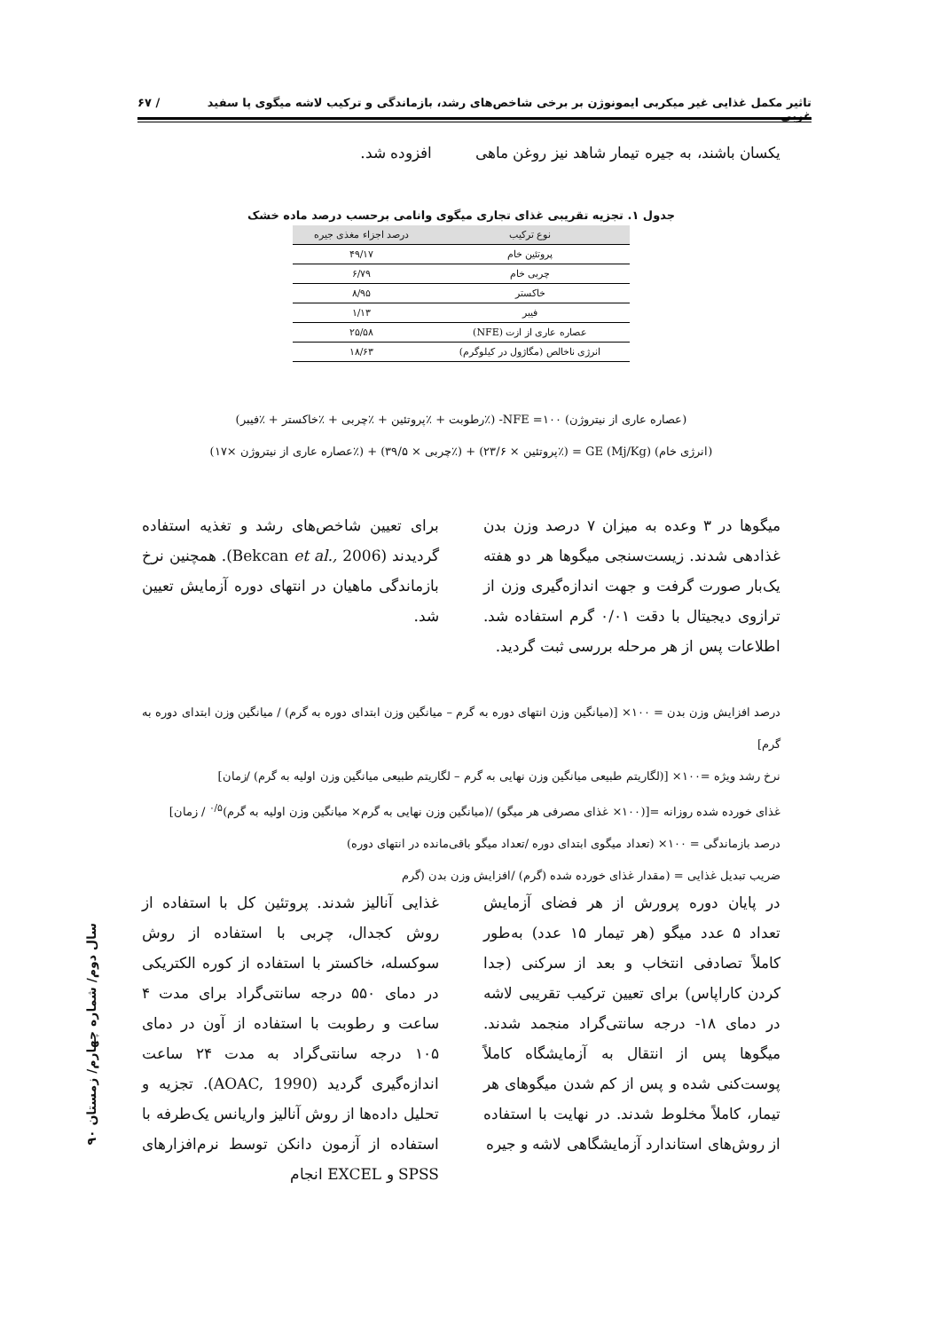تاثیر مکمل غذایی غیر میکربی ایمونوژن بر برخی شاخص‌های رشد، بازماندگی و ترکیب لاشه میگوی پا سفید غربی... / ۶۷
یکسان باشند، به جیره تیمار شاهد نیز روغن ماهی افزوده شد.
جدول ۱. تجزیه تقریبی غذای تجاری میگوی وانامی برحسب درصد ماده خشک
| نوع ترکیب | درصد اجزاء مغذی جیره |
| --- | --- |
| پروتئین خام | ۴۹/۱۷ |
| چربی خام | ۶/۷۹ |
| خاکستر | ۸/۹۵ |
| فیبر | ۱/۱۳ |
| عصاره عاری از ازت (NFE) | ۲۵/۵۸ |
| انرژی ناخالص (مگاژول در کیلوگرم) | ۱۸/۶۳ |
(عصاره عاری از نیتروژن) NFE =۱۰۰- (٪رطوبت + ٪پروتئین + ٪چربی + ٪خاکستر + ٪فیبر)
(انرژی خام) GE (Mj/Kg) = (٪پروتئین × ۲۳/۶) + (٪چربی × ۳۹/۵) + (٪عصاره عاری از نیتروژن ×۱۷)
میگوها در ۳ وعده به میزان ۷ درصد وزن بدن غذادهی شدند. زیست‌سنجی میگوها هر دو هفته یک‌بار صورت گرفت و جهت اندازه‌گیری وزن از ترازوی دیجیتال با دقت ۰/۰۱ گرم استفاده شد. اطلاعات پس از هر مرحله بررسی ثبت گردید.
برای تعیین شاخص‌های رشد و تغذیه استفاده گردیدند (Bekcan et al., 2006). همچنین نرخ بازماندگی ماهیان در انتهای دوره آزمایش تعیین شد.
درصد افزایش وزن بدن = ۱۰۰× [(میانگین وزن انتهای دوره به گرم – میانگین وزن ابتدای دوره به گرم) / میانگین وزن ابتدای دوره به گرم]
نرخ رشد ویژه =۱۰۰× [(لگاریتم طبیعی میانگین وزن نهایی به گرم – لگاریتم طبیعی میانگین وزن اولیه به گرم) /زمان]
غذای خورده شده روزانه =[(۱۰۰× غذای مصرفی هر میگو) /(میانگین وزن نهایی به گرم× میانگین وزن اولیه به گرم)<sup>۰/۵</sup> / زمان]
درصد بازماندگی = ۱۰۰× (تعداد میگوی ابتدای دوره /تعداد میگو باقی‌مانده در انتهای دوره)
ضریب تبدیل غذایی = (مقدار غذای خورده شده (گرم) /افزایش وزن بدن (گرم
در پایان دوره پرورش از هر فضای آزمایش تعداد ۵ عدد میگو (هر تیمار ۱۵ عدد) به‌طور کاملاً تصادفی انتخاب و بعد از سرکنی (جدا کردن کاراپاس) برای تعیین ترکیب تقریبی لاشه در دمای ۱۸- درجه سانتی‌گراد منجمد شدند. میگوها پس از انتقال به آزمایشگاه کاملاً پوست‌کنی شده و پس از کم شدن میگوهای هر تیمار، کاملاً مخلوط شدند. در نهایت با استفاده از روش‌های استاندارد آزمایشگاهی لاشه و جیره
غذایی آنالیز شدند. پروتئین کل با استفاده از روش کجدال، چربی با استفاده از روش سوکسله، خاکستر با استفاده از کوره الکتریکی در دمای ۵۵۰ درجه سانتی‌گراد برای مدت ۴ ساعت و رطوبت با استفاده از آون در دمای ۱۰۵ درجه سانتی‌گراد به مدت ۲۴ ساعت اندازه‌گیری گردید (AOAC, 1990). تجزیه و تحلیل داده‌ها از روش آنالیز واریانس یک‌طرفه با استفاده از آزمون دانکن توسط نرم‌افزارهای SPSS و EXCEL انجام
سال دوم/ شماره چهارم/ زمستان ۹۰